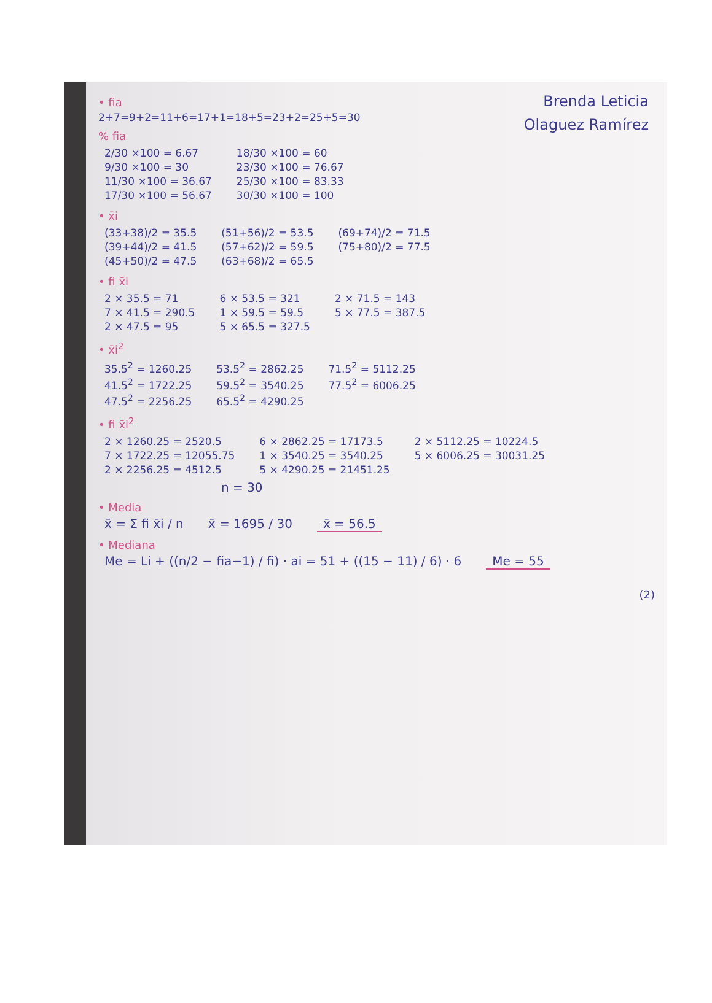Brenda Leticia
Olaguez Ramírez
• fia
2+7=9+2=11+6=17+1=18+5=23+2=25+5=30
% fia
2/30 ×100 = 6.67
9/30 ×100 = 30
11/30 ×100 = 36.67
17/30 ×100 = 56.67
18/30 ×100 = 60
23/30 ×100 = 76.67
25/30 ×100 = 83.33
30/30 ×100 = 100
• x̄i
(33+38)/2 = 35.5
(39+44)/2 = 41.5
(45+50)/2 = 47.5
(51+56)/2 = 53.5
(57+62)/2 = 59.5
(63+68)/2 = 65.5
(69+74)/2 = 71.5
(75+80)/2 = 77.5
• fi x̄i
2 × 35.5 = 71
7 × 41.5 = 290.5
2 × 47.5 = 95
6 × 53.5 = 321
1 × 59.5 = 59.5
5 × 65.5 = 327.5
2 × 71.5 = 143
5 × 77.5 = 387.5
• x̄i<sup>2</sup>
35.5<sup>2</sup> = 1260.25
41.5<sup>2</sup> = 1722.25
47.5<sup>2</sup> = 2256.25
53.5<sup>2</sup> = 2862.25
59.5<sup>2</sup> = 3540.25
65.5<sup>2</sup> = 4290.25
71.5<sup>2</sup> = 5112.25
77.5<sup>2</sup> = 6006.25
• fi x̄i<sup>2</sup>
2 × 1260.25 = 2520.5
7 × 1722.25 = 12055.75
2 × 2256.25 = 4512.5
6 × 2862.25 = 17173.5
1 × 3540.25 = 3540.25
5 × 4290.25 = 21451.25
2 × 5112.25 = 10224.5
5 × 6006.25 = 30031.25
n = 30
• Media
x̄ = Σ fi x̄i / n x̄ = 1695 / 30 x̄ = 56.5
• Mediana
Me = Li + ((n/2 − fia−1) / fi) · ai = 51 + ((15 − 11) / 6) · 6
Me = 55
(2)